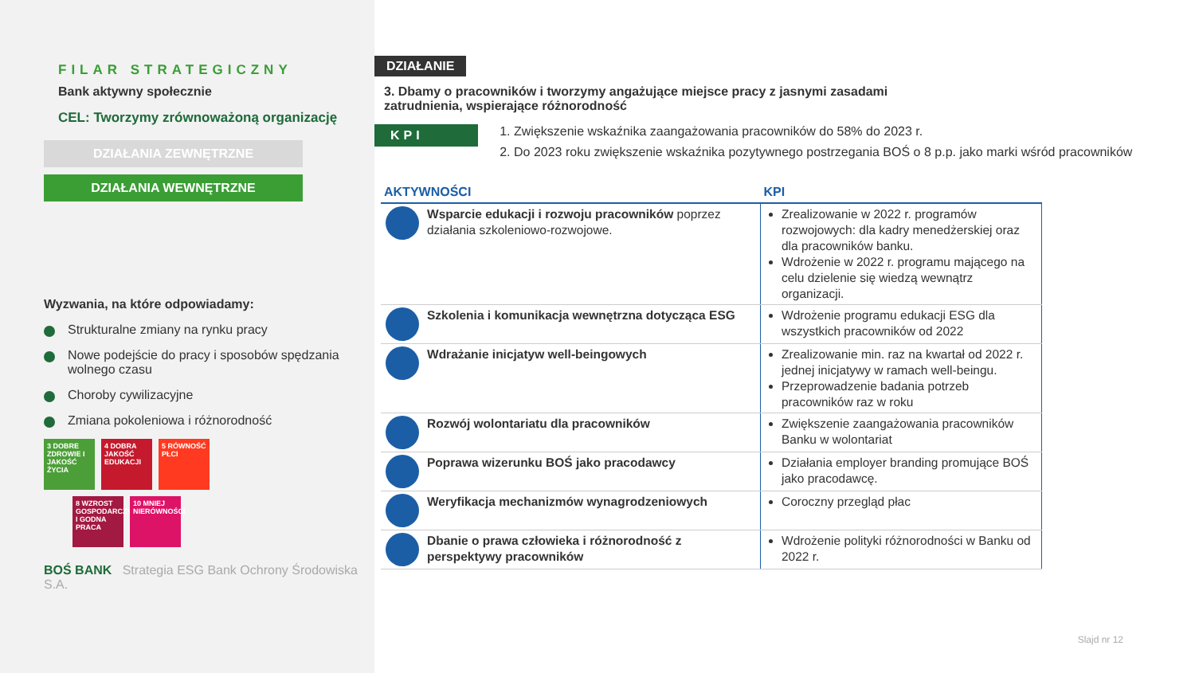FILAR STRATEGICZNY
Bank aktywny społecznie
CEL: Tworzymy zrównoważoną organizację
DZIAŁANIA ZEWNĘTRZNE
DZIAŁANIA WEWNĘTRZNE
Wyzwania, na które odpowiadamy:
Strukturalne zmiany na rynku pracy
Nowe podejście do pracy i sposobów spędzania wolnego czasu
Choroby cywilizacyjne
Zmiana pokoleniowa i różnorodność
3 DOBRE ZDROWIE I JAKOŚĆ ŻYCIA 4 DOBRA JAKOŚĆ EDUKACJI 5 RÓWNOŚĆ PŁCI
8 WZROST GOSPODARCZY I GODNA PRACA 10 MNIEJ NIERÓWNOŚCI
BOŚ BANK Strategia ESG Bank Ochrony Środowiska S.A.
DZIAŁANIE
3. Dbamy o pracowników i tworzymy angażujące miejsce pracy z jasnymi zasadami zatrudnienia, wspierające różnorodność
KPI
1. Zwiększenie wskaźnika zaangażowania pracowników do 58% do 2023 r.
2. Do 2023 roku zwiększenie wskaźnika pozytywnego postrzegania BOŚ o 8 p.p. jako marki wśród pracowników
| AKTYWNOŚCI | KPI |
| --- | --- |
| Wsparcie edukacji i rozwoju pracowników poprzez działania szkoleniowo-rozwojowe. | Zrealizowanie w 2022 r. programów rozwojowych: dla kadry menedżerskiej oraz dla pracowników banku. Wdrożenie w 2022 r. programu mającego na celu dzielenie się wiedzą wewnątrz organizacji. |
| Szkolenia i komunikacja wewnętrzna dotycząca ESG | Wdrożenie programu edukacji ESG dla wszystkich pracowników od 2022 |
| Wdrażanie inicjatyw well-beingowych | Zrealizowanie min. raz na kwartał od 2022 r. jednej inicjatywy w ramach well-beingu. Przeprowadzenie badania potrzeb pracowników raz w roku |
| Rozwój wolontariatu dla pracowników | Zwiększenie zaangażowania pracowników Banku w wolontariat |
| Poprawa wizerunku BOŚ jako pracodawcy | Działania employer branding promujące BOŚ jako pracodawcę. |
| Weryfikacja mechanizmów wynagrodzeniowych | Coroczny przegląd płac |
| Dbanie o prawa człowieka i różnorodność z perspektywy pracowników | Wdrożenie polityki różnorodności w Banku od 2022 r. |
Slajd nr 12